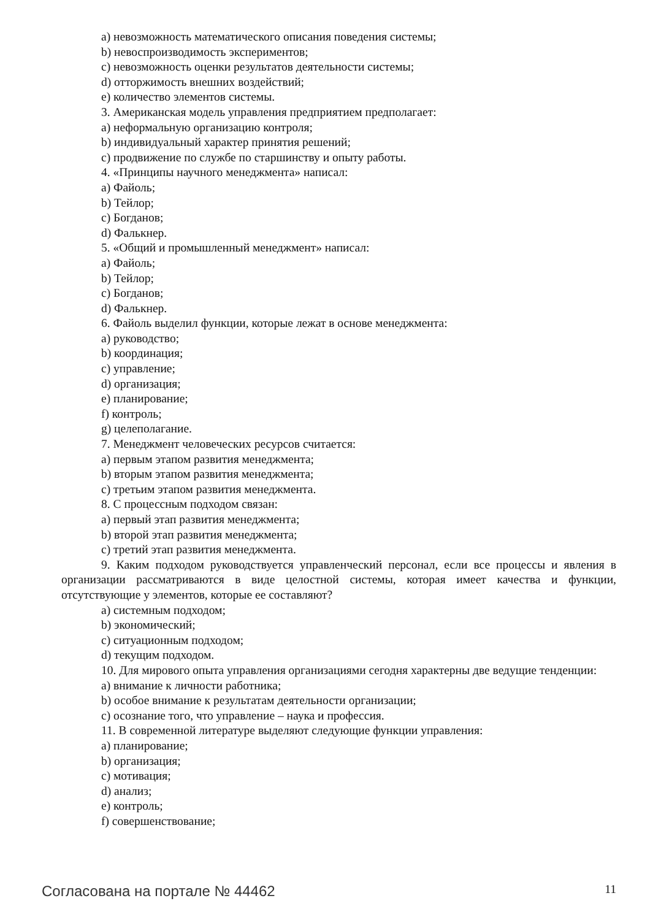а) невозможность математического описания поведения системы;
b) невоспроизводимость экспериментов;
c) невозможность оценки результатов деятельности системы;
d) отторжимость внешних воздействий;
e) количество элементов системы.
3. Американская модель управления предприятием предполагает:
а) неформальную организацию контроля;
b) индивидуальный характер принятия решений;
c) продвижение по службе по старшинству и опыту работы.
4. «Принципы научного менеджмента» написал:
а) Файоль;
b) Тейлор;
c) Богданов;
d) Фалькнер.
5. «Общий и промышленный менеджмент» написал:
а) Файоль;
b) Тейлор;
c) Богданов;
d) Фалькнер.
6. Файоль выделил функции, которые лежат в основе менеджмента:
а) руководство;
b) координация;
c) управление;
d) организация;
e) планирование;
f) контроль;
g) целеполагание.
7. Менеджмент человеческих ресурсов считается:
а) первым этапом развития менеджмента;
b) вторым этапом развития менеджмента;
c) третьим этапом развития менеджмента.
8. С процессным подходом связан:
а) первый этап развития менеджмента;
b) второй этап развития менеджмента;
c) третий этап развития менеджмента.
9. Каким подходом руководствуется управленческий персонал, если все процессы и явления в организации рассматриваются в виде целостной системы, которая имеет качества и функции, отсутствующие у элементов, которые ее составляют?
а) системным подходом;
b) экономический;
c) ситуационным подходом;
d) текущим подходом.
10. Для мирового опыта управления организациями сегодня характерны две ведущие тенденции:
а) внимание к личности работника;
b) особое внимание к результатам деятельности организации;
c) осознание того, что управление – наука и профессия.
11. В современной литературе выделяют следующие функции управления:
а) планирование;
b) организация;
c) мотивация;
d) анализ;
e) контроль;
f) совершенствование;
Согласована на портале № 44462 11